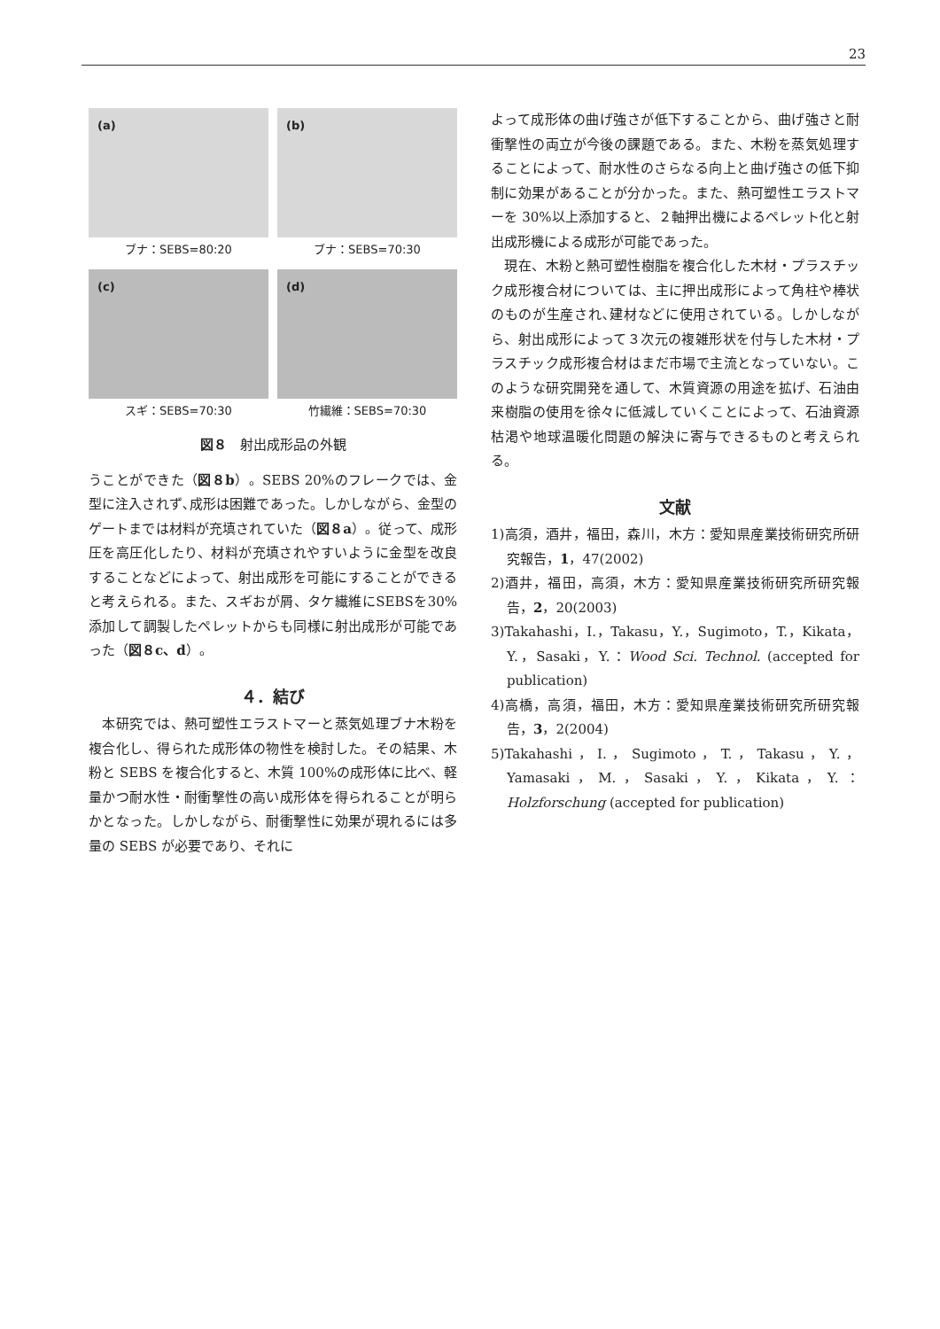23
(a)
ブナ：SEBS=80:20
(b)
ブナ：SEBS=70:30
(c)
スギ：SEBS=70:30
(d)
竹繊維：SEBS=70:30
図８　射出成形品の外観
うことができた（図８b）。SEBS 20%のフレークでは、金型に注入されず､成形は困難であった。しかしながら、金型のゲートまでは材料が充填されていた（図８a）。従って、成形圧を高圧化したり、材料が充填されやすいように金型を改良することなどによって、射出成形を可能にすることができると考えられる。また、スギおが屑、タケ繊維にSEBSを30%添加して調製したペレットからも同様に射出成形が可能であった（図８c、d）。
４．結び
　本研究では、熱可塑性エラストマーと蒸気処理ブナ木粉を複合化し、得られた成形体の物性を検討した。その結果、木粉と SEBS を複合化すると、木質 100%の成形体に比べ、軽量かつ耐水性・耐衝撃性の高い成形体を得られることが明らかとなった。しかしながら、耐衝撃性に効果が現れるには多量の SEBS が必要であり、それに
よって成形体の曲げ強さが低下することから、曲げ強さと耐衝撃性の両立が今後の課題である。また、木粉を蒸気処理することによって、耐水性のさらなる向上と曲げ強さの低下抑制に効果があることが分かった。また、熱可塑性エラストマーを 30%以上添加すると、２軸押出機によるペレット化と射出成形機による成形が可能であった。
　現在、木粉と熱可塑性樹脂を複合化した木材・プラスチック成形複合材については、主に押出成形によって角柱や棒状のものが生産され､建材などに使用されている。しかしながら、射出成形によって３次元の複雑形状を付与した木材・プラスチック成形複合材はまだ市場で主流となっていない。このような研究開発を通して、木質資源の用途を拡げ、石油由来樹脂の使用を徐々に低減していくことによって、石油資源枯渇や地球温暖化問題の解決に寄与できるものと考えられる。
文献
1)高須，酒井，福田，森川，木方：愛知県産業技術研究所研究報告，1，47(2002)
2)酒井，福田，高須，木方：愛知県産業技術研究所研究報告，2，20(2003)
3)Takahashi，I.，Takasu，Y.，Sugimoto，T.，Kikata，Y.，Sasaki，Y.：Wood Sci. Technol. (accepted for publication)
4)高橋，高須，福田，木方：愛知県産業技術研究所研究報告，3，2(2004)
5)Takahashi，I.，Sugimoto，T.，Takasu，Y.，Yamasaki，M.，Sasaki，Y.，Kikata，Y.：Holzforschung (accepted for publication)